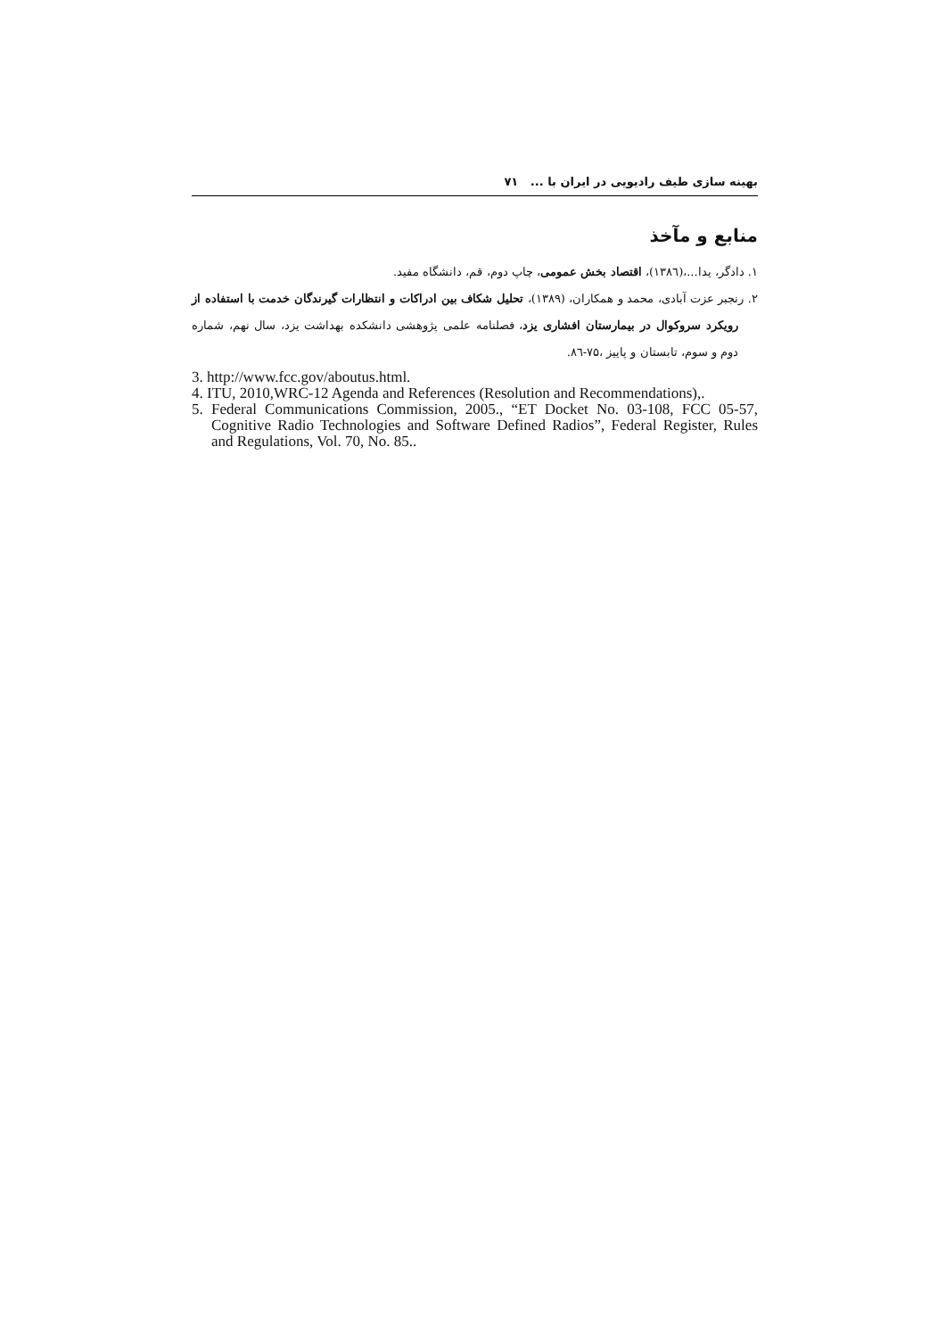بهینه سازی طیف رادیویی در ایران با ... ۷۱
منابع و مآخذ
۱. دادگر، یدا...،(۱۳۸٦)، اقتصاد بخش عمومی، چاپ دوم، قم، دانشگاه مفید.
۲. رنجبر عزت آبادی، محمد و همکاران، (۱۳۸۹)، تحلیل شکاف بین ادراکات و انتظارات گیرندگان خدمت با استفاده از رویکرد سروکوال در بیمارستان افشاری یزد، فصلنامه علمی پژوهشی دانشکده بهداشت یزد، سال نهم، شماره دوم و سوم، تابستان و پاییز ،۷۵-۸٦.
3. http://www.fcc.gov/aboutus.html.
4. ITU, 2010,WRC-12 Agenda and References (Resolution and Recommendations),.
5. Federal Communications Commission, 2005., “ET Docket No. 03-108, FCC 05-57, Cognitive Radio Technologies and Software Defined Radios”, Federal Register, Rules and Regulations, Vol. 70, No. 85..